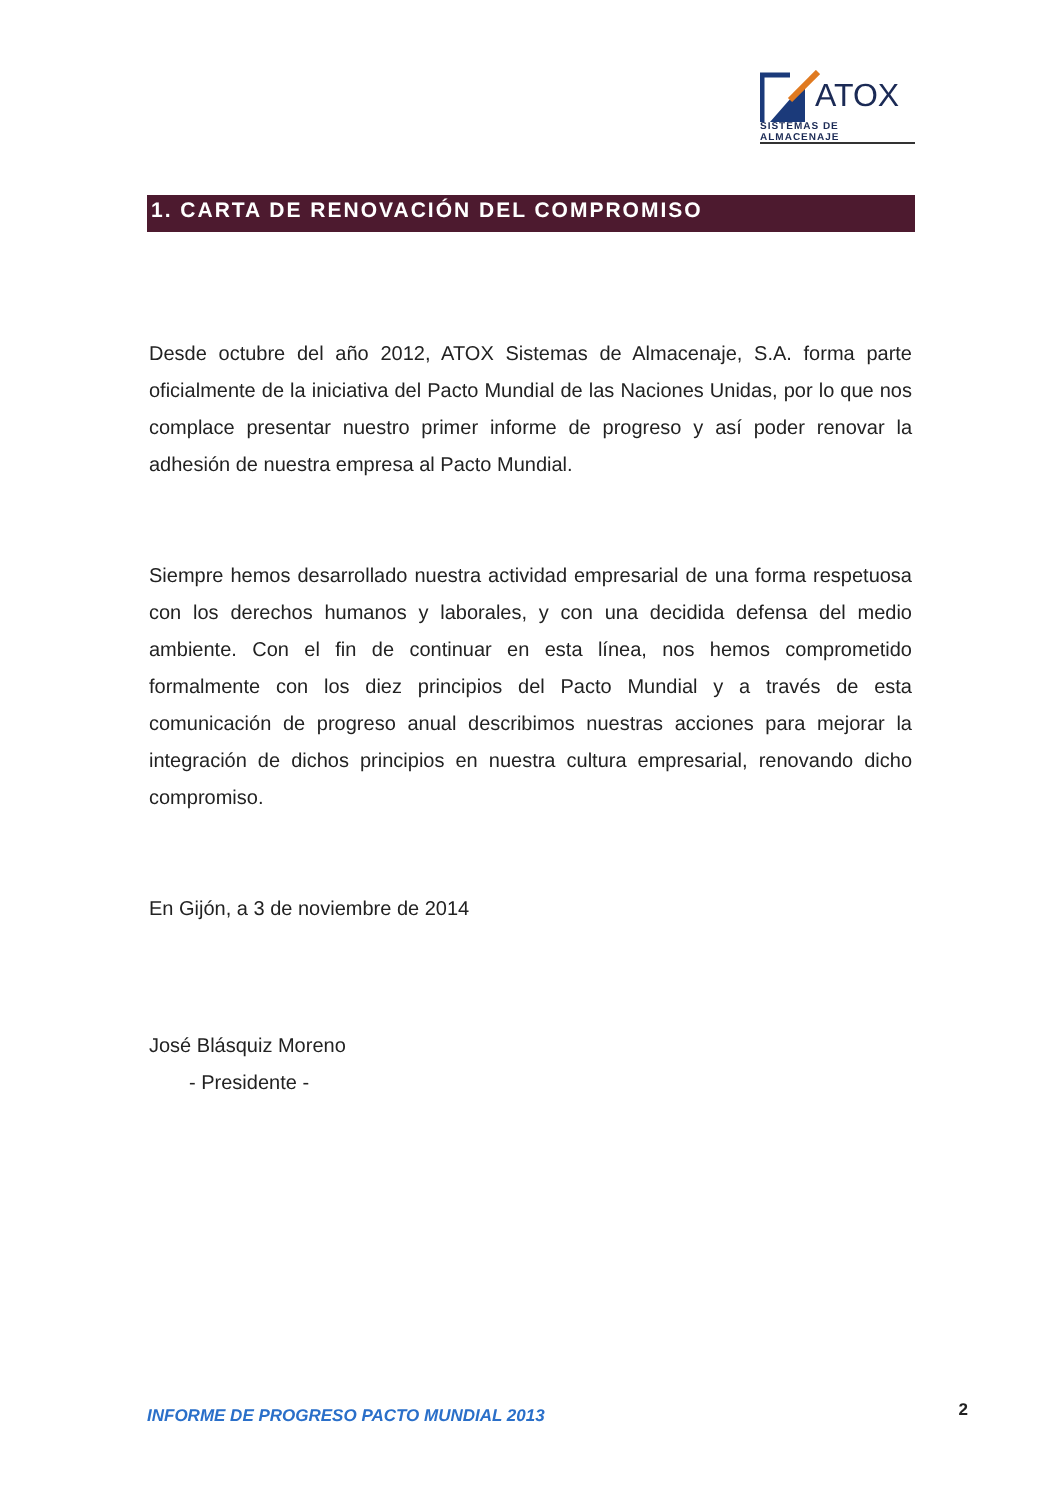ATOX
SISTEMAS DE ALMACENAJE
1. CARTA DE RENOVACIÓN DEL COMPROMISO
Desde octubre del año 2012, ATOX Sistemas de Almacenaje, S.A. forma parte oficialmente de la iniciativa del Pacto Mundial de las Naciones Unidas, por lo que nos complace presentar nuestro primer informe de progreso y así poder renovar la adhesión de nuestra empresa al Pacto Mundial.
Siempre hemos desarrollado nuestra actividad empresarial de una forma respetuosa con los derechos humanos y laborales, y con una decidida defensa del medio ambiente. Con el fin de continuar en esta línea, nos hemos comprometido formalmente con los diez principios del Pacto Mundial y a través de esta comunicación de progreso anual describimos nuestras acciones para mejorar la integración de dichos principios en nuestra cultura empresarial, renovando dicho compromiso.
En Gijón, a 3 de noviembre de 2014
José Blásquiz Moreno
- Presidente -
INFORME DE PROGRESO PACTO MUNDIAL 2013 2